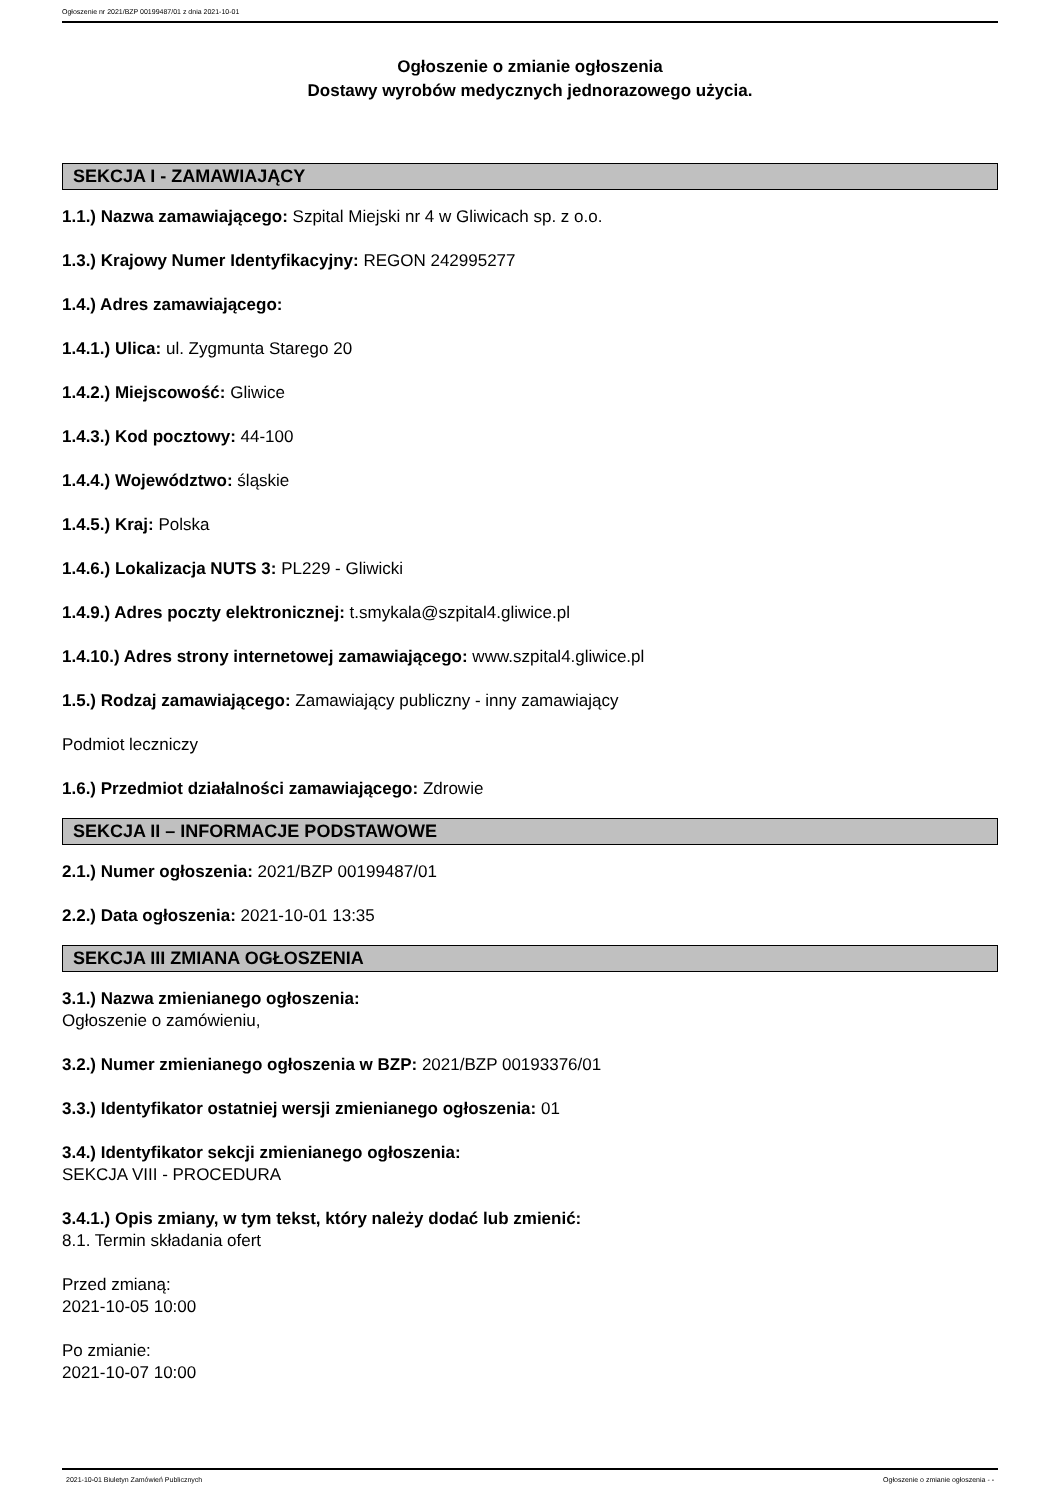Ogłoszenie nr 2021/BZP 00199487/01 z dnia 2021-10-01
Ogłoszenie o zmianie ogłoszenia
Dostawy wyrobów medycznych jednorazowego użycia.
SEKCJA I - ZAMAWIAJĄCY
1.1.) Nazwa zamawiającego: Szpital Miejski nr 4 w Gliwicach sp. z o.o.
1.3.) Krajowy Numer Identyfikacyjny: REGON 242995277
1.4.) Adres zamawiającego:
1.4.1.) Ulica: ul. Zygmunta Starego 20
1.4.2.) Miejscowość: Gliwice
1.4.3.) Kod pocztowy: 44-100
1.4.4.) Województwo: śląskie
1.4.5.) Kraj: Polska
1.4.6.) Lokalizacja NUTS 3: PL229 - Gliwicki
1.4.9.) Adres poczty elektronicznej: t.smykala@szpital4.gliwice.pl
1.4.10.) Adres strony internetowej zamawiającego: www.szpital4.gliwice.pl
1.5.) Rodzaj zamawiającego: Zamawiający publiczny - inny zamawiający
Podmiot leczniczy
1.6.) Przedmiot działalności zamawiającego: Zdrowie
SEKCJA II – INFORMACJE PODSTAWOWE
2.1.) Numer ogłoszenia: 2021/BZP 00199487/01
2.2.) Data ogłoszenia: 2021-10-01 13:35
SEKCJA III ZMIANA OGŁOSZENIA
3.1.) Nazwa zmienianego ogłoszenia:
Ogłoszenie o zamówieniu,
3.2.) Numer zmienianego ogłoszenia w BZP: 2021/BZP 00193376/01
3.3.) Identyfikator ostatniej wersji zmienianego ogłoszenia: 01
3.4.) Identyfikator sekcji zmienianego ogłoszenia:
SEKCJA VIII - PROCEDURA
3.4.1.) Opis zmiany, w tym tekst, który należy dodać lub zmienić:
8.1. Termin składania ofert
Przed zmianą:
2021-10-05 10:00
Po zmianie:
2021-10-07 10:00
2021-10-01 Biuletyn Zamówień Publicznych Ogłoszenie o zmianie ogłoszenia - -